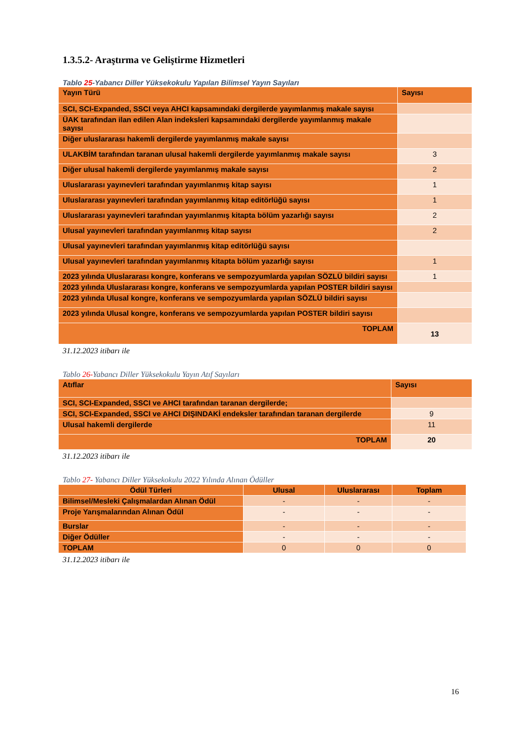1.3.5.2- Araştırma ve Geliştirme Hizmetleri
Tablo 25-Yabancı Diller Yüksekokulu Yapılan Bilimsel Yayın Sayıları
| Yayın Türü | Sayısı |
| --- | --- |
| SCI, SCI-Expanded, SSCI veya AHCI kapsamındaki dergilerde yayımlanmış makale sayısı | |
| ÜAK tarafından ilan edilen Alan indeksleri kapsamındaki dergilerde yayımlanmış makale sayısı | |
| Diğer uluslararası hakemli dergilerde yayımlanmış makale sayısı | |
| ULAKBİM tarafından taranan ulusal hakemli dergilerde yayımlanmış makale sayısı | 3 |
| Diğer ulusal hakemli dergilerde yayımlanmış makale sayısı | 2 |
| Uluslararası yayınevleri tarafından yayımlanmış kitap sayısı | 1 |
| Uluslararası yayınevleri tarafından yayımlanmış kitap editörlüğü sayısı | 1 |
| Uluslararası yayınevleri tarafından yayımlanmış kitapta bölüm yazarlığı sayısı | 2 |
| Ulusal yayınevleri tarafından yayımlanmış kitap sayısı | 2 |
| Ulusal yayınevleri tarafından yayımlanmış kitap editörlüğü sayısı | |
| Ulusal yayınevleri tarafından yayımlanmış kitapta bölüm yazarlığı sayısı | 1 |
| 2023 yılında Uluslararası kongre, konferans ve sempozyumlarda yapılan SÖZLÜ bildiri sayısı | 1 |
| 2023 yılında Uluslararası kongre, konferans ve sempozyumlarda yapılan POSTER bildiri sayısı | |
| 2023 yılında Ulusal kongre, konferans ve sempozyumlarda yapılan SÖZLÜ bildiri sayısı | |
| 2023 yılında Ulusal kongre, konferans ve sempozyumlarda yapılan POSTER bildiri sayısı | |
| TOPLAM | 13 |
31.12.2023 itibarı ile
Tablo 26-Yabancı Diller Yüksekokulu Yayın Atıf Sayıları
| Atıflar | Sayısı |
| --- | --- |
| SCI, SCI-Expanded, SSCI ve AHCI tarafından taranan dergilerde; | |
| SCI, SCI-Expanded, SSCI ve AHCI DIŞINDAKİ endeksler tarafından taranan dergilerde | 9 |
| Ulusal hakemli dergilerde | 11 |
| TOPLAM | 20 |
31.12.2023 itibarı ile
Tablo 27- Yabancı Diller Yüksekokulu 2022 Yılında Alınan Ödüller
| Ödül Türleri | Ulusal | Uluslararası | Toplam |
| --- | --- | --- | --- |
| Bilimsel/Mesleki Çalışmalardan Alınan Ödül | - | - | - |
| Proje Yarışmalarından Alınan Ödül | - | - | - |
| Burslar | - | - | - |
| Diğer Ödüller | - | - | - |
| TOPLAM | 0 | 0 | 0 |
31.12.2023 itibarı ile
16